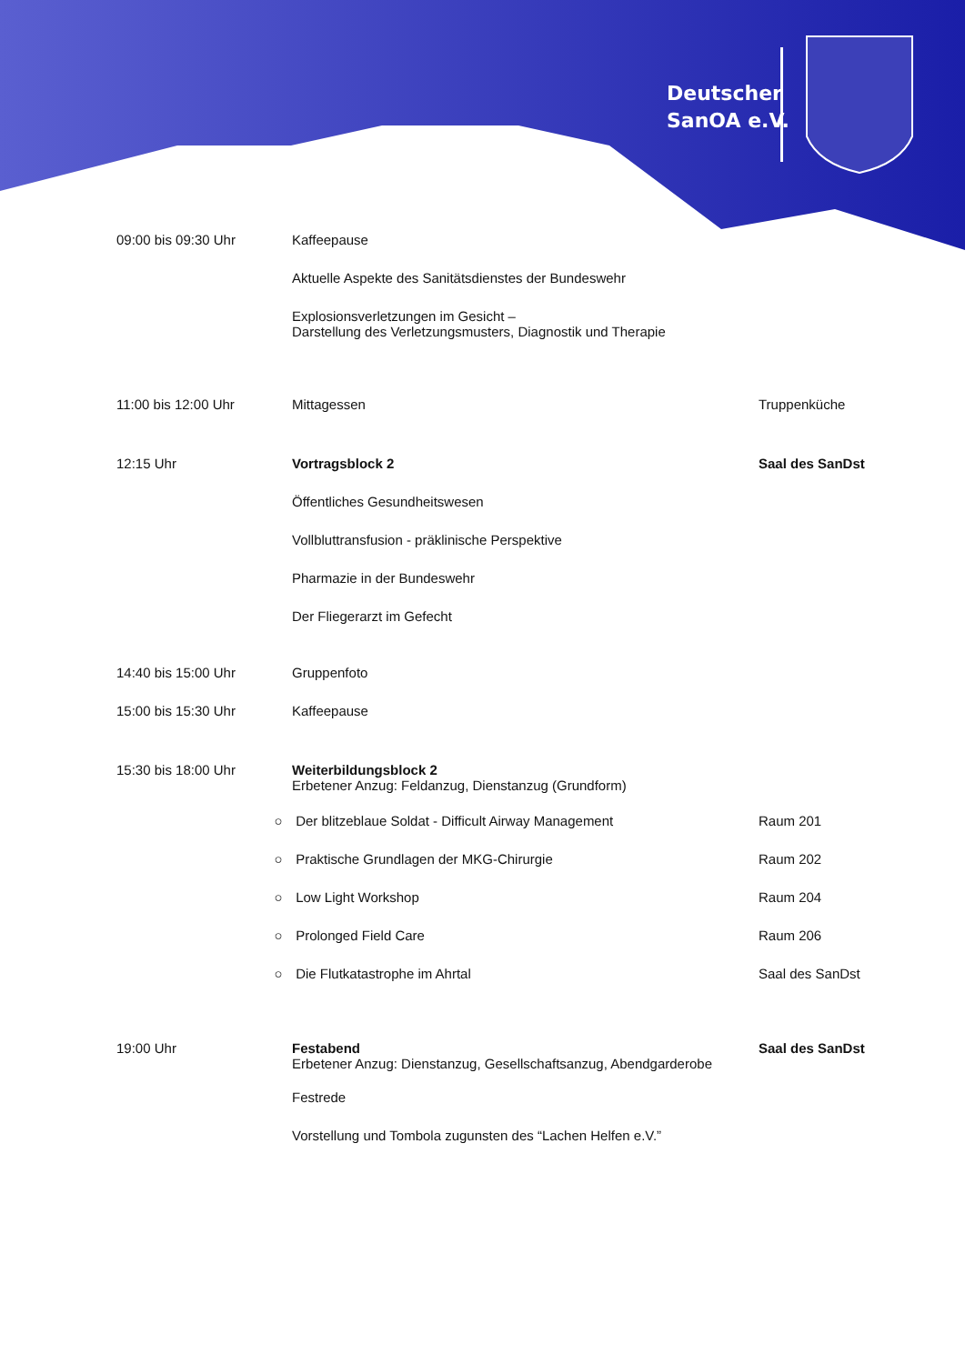Deutscher
SanOA e.V.
09:00 bis 09:30 Uhr Kaffeepause
Aktuelle Aspekte des Sanitätsdienstes der Bundeswehr
Explosionsverletzungen im Gesicht –
Darstellung des Verletzungsmusters, Diagnostik und Therapie
11:00 bis 12:00 Uhr Mittagessen Truppenküche
12:15 Uhr Vortragsblock 2 Saal des SanDst
Öffentliches Gesundheitswesen
Vollbluttransfusion - präklinische Perspektive
Pharmazie in der Bundeswehr
Der Fliegerarzt im Gefecht
14:40 bis 15:00 Uhr Gruppenfoto
15:00 bis 15:30 Uhr Kaffeepause
15:30 bis 18:00 Uhr Weiterbildungsblock 2
Erbetener Anzug: Feldanzug, Dienstanzug (Grundform)
○ Der blitzeblaue Soldat - Difficult Airway Management Raum 201
○ Praktische Grundlagen der MKG-Chirurgie Raum 202
○ Low Light Workshop Raum 204
○ Prolonged Field Care Raum 206
○ Die Flutkatastrophe im Ahrtal Saal des SanDst
19:00 Uhr Festabend
Erbetener Anzug: Dienstanzug, Gesellschaftsanzug, Abendgarderobe
Saal des SanDst
Festrede
Vorstellung und Tombola zugunsten des “Lachen Helfen e.V.”